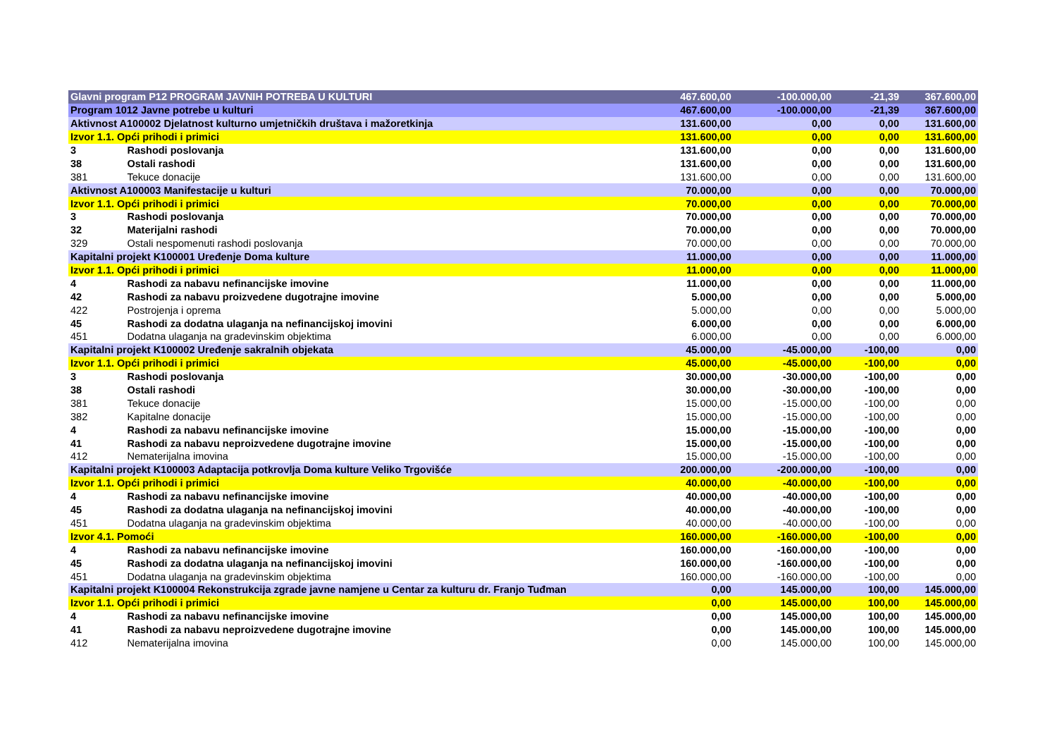| Glavni program P12 PROGRAM JAVNIH POTREBA U KULTURI | | 467.600,00 | -100.000,00 | -21,39 | 367.600,00 |
| Program 1012 Javne potrebe u kulturi | | 467.600,00 | -100.000,00 | -21,39 | 367.600,00 |
| Aktivnost A100002 Djelatnost kulturno umjetničkih društava i mažoretkinja | | 131.600,00 | 0,00 | 0,00 | 131.600,00 |
| Izvor 1.1. Opći prihodi i primici | | 131.600,00 | 0,00 | 0,00 | 131.600,00 |
| 3 | Rashodi poslovanja | 131.600,00 | 0,00 | 0,00 | 131.600,00 |
| 38 | Ostali rashodi | 131.600,00 | 0,00 | 0,00 | 131.600,00 |
| 381 | Tekuce donacije | 131.600,00 | 0,00 | 0,00 | 131.600,00 |
| Aktivnost A100003 Manifestacije u kulturi | | 70.000,00 | 0,00 | 0,00 | 70.000,00 |
| Izvor 1.1. Opći prihodi i primici | | 70.000,00 | 0,00 | 0,00 | 70.000,00 |
| 3 | Rashodi poslovanja | 70.000,00 | 0,00 | 0,00 | 70.000,00 |
| 32 | Materijalni rashodi | 70.000,00 | 0,00 | 0,00 | 70.000,00 |
| 329 | Ostali nespomenuti rashodi poslovanja | 70.000,00 | 0,00 | 0,00 | 70.000,00 |
| Kapitalni projekt K100001 Uređenje Doma kulture | | 11.000,00 | 0,00 | 0,00 | 11.000,00 |
| Izvor 1.1. Opći prihodi i primici | | 11.000,00 | 0,00 | 0,00 | 11.000,00 |
| 4 | Rashodi za nabavu nefinancijske imovine | 11.000,00 | 0,00 | 0,00 | 11.000,00 |
| 42 | Rashodi za nabavu proizvedene dugotrajne imovine | 5.000,00 | 0,00 | 0,00 | 5.000,00 |
| 422 | Postrojenja i oprema | 5.000,00 | 0,00 | 0,00 | 5.000,00 |
| 45 | Rashodi za dodatna ulaganja na nefinancijskoj imovini | 6.000,00 | 0,00 | 0,00 | 6.000,00 |
| 451 | Dodatna ulaganja na gradevinskim objektima | 6.000,00 | 0,00 | 0,00 | 6.000,00 |
| Kapitalni projekt K100002 Uređenje sakralnih objekata | | 45.000,00 | -45.000,00 | -100,00 | 0,00 |
| Izvor 1.1. Opći prihodi i primici | | 45.000,00 | -45.000,00 | -100,00 | 0,00 |
| 3 | Rashodi poslovanja | 30.000,00 | -30.000,00 | -100,00 | 0,00 |
| 38 | Ostali rashodi | 30.000,00 | -30.000,00 | -100,00 | 0,00 |
| 381 | Tekuce donacije | 15.000,00 | -15.000,00 | -100,00 | 0,00 |
| 382 | Kapitalne donacije | 15.000,00 | -15.000,00 | -100,00 | 0,00 |
| 4 | Rashodi za nabavu nefinancijske imovine | 15.000,00 | -15.000,00 | -100,00 | 0,00 |
| 41 | Rashodi za nabavu neproizvedene dugotrajne imovine | 15.000,00 | -15.000,00 | -100,00 | 0,00 |
| 412 | Nematerijalna imovina | 15.000,00 | -15.000,00 | -100,00 | 0,00 |
| Kapitalni projekt K100003 Adaptacija potkrovlja Doma kulture Veliko Trgovišće | | 200.000,00 | -200.000,00 | -100,00 | 0,00 |
| Izvor 1.1. Opći prihodi i primici | | 40.000,00 | -40.000,00 | -100,00 | 0,00 |
| 4 | Rashodi za nabavu nefinancijske imovine | 40.000,00 | -40.000,00 | -100,00 | 0,00 |
| 45 | Rashodi za dodatna ulaganja na nefinancijskoj imovini | 40.000,00 | -40.000,00 | -100,00 | 0,00 |
| 451 | Dodatna ulaganja na gradevinskim objektima | 40.000,00 | -40.000,00 | -100,00 | 0,00 |
| Izvor 4.1. Pomoći | | 160.000,00 | -160.000,00 | -100,00 | 0,00 |
| 4 | Rashodi za nabavu nefinancijske imovine | 160.000,00 | -160.000,00 | -100,00 | 0,00 |
| 45 | Rashodi za dodatna ulaganja na nefinancijskoj imovini | 160.000,00 | -160.000,00 | -100,00 | 0,00 |
| 451 | Dodatna ulaganja na gradevinskim objektima | 160.000,00 | -160.000,00 | -100,00 | 0,00 |
| Kapitalni projekt K100004 Rekonstrukcija zgrade javne namjene u Centar za kulturu dr. Franjo Tuđman | | 0,00 | 145.000,00 | 100,00 | 145.000,00 |
| Izvor 1.1. Opći prihodi i primici | | 0,00 | 145.000,00 | 100,00 | 145.000,00 |
| 4 | Rashodi za nabavu nefinancijske imovine | 0,00 | 145.000,00 | 100,00 | 145.000,00 |
| 41 | Rashodi za nabavu neproizvedene dugotrajne imovine | 0,00 | 145.000,00 | 100,00 | 145.000,00 |
| 412 | Nematerijalna imovina | 0,00 | 145.000,00 | 100,00 | 145.000,00 |